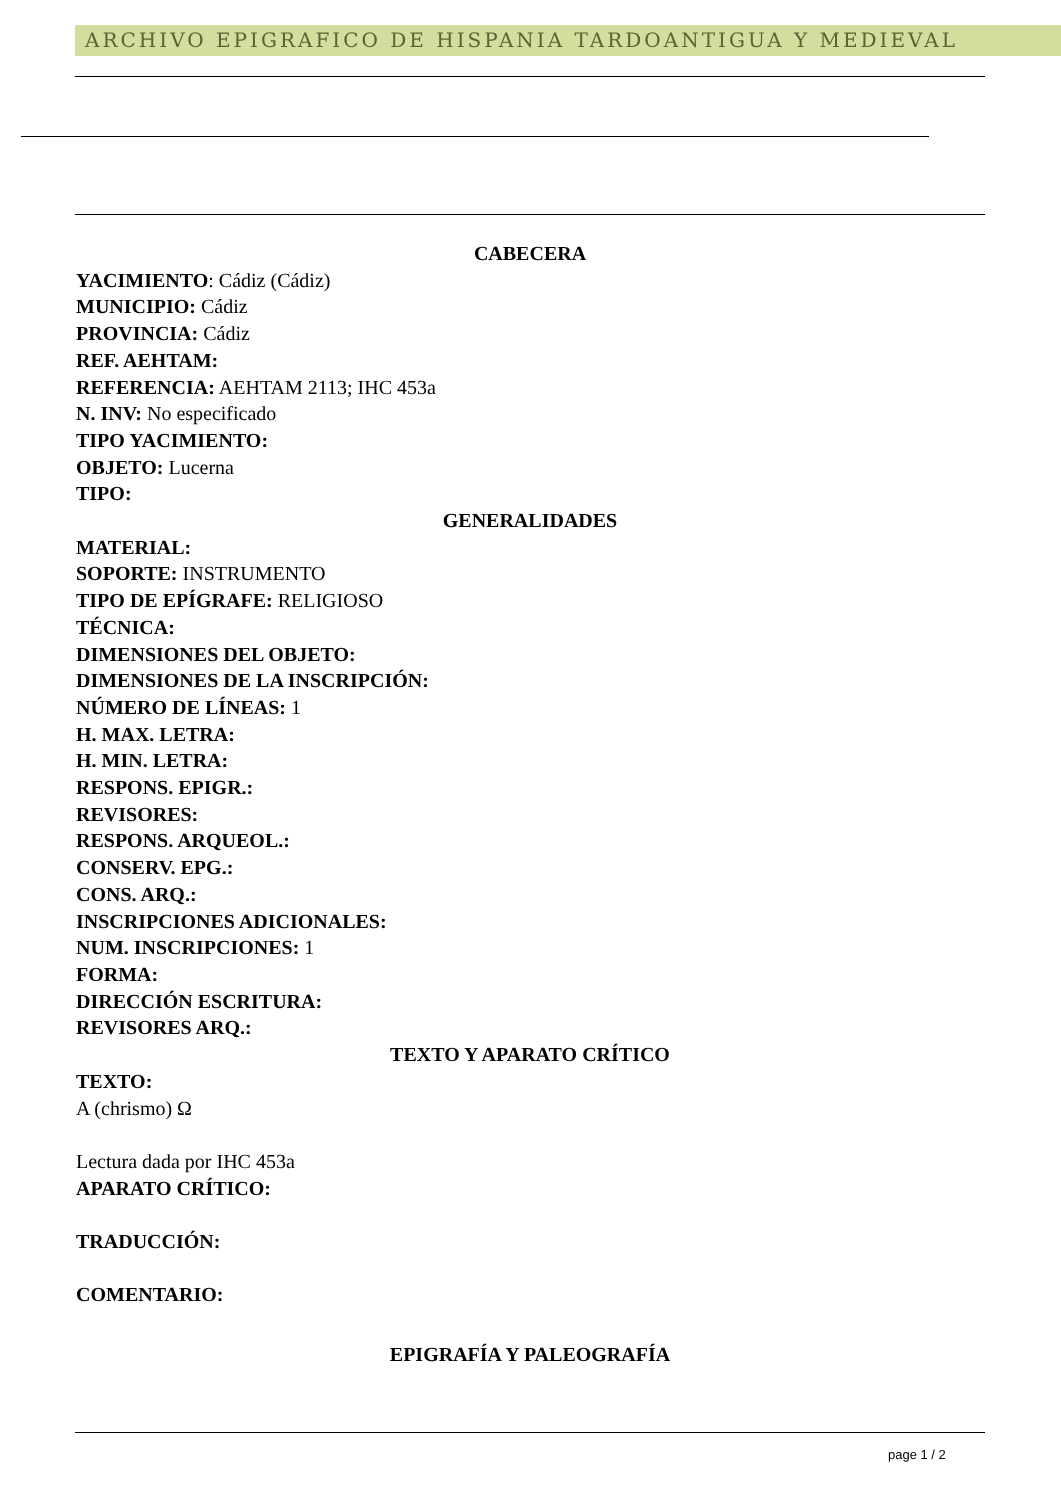ARCHIVO EPIGRAFICO DE HISPANIA TARDOANTIGUA Y MEDIEVAL
CABECERA
YACIMIENTO: Cádiz (Cádiz)
MUNICIPIO: Cádiz
PROVINCIA: Cádiz
REF. AEHTAM:
REFERENCIA: AEHTAM 2113; IHC 453a
N. INV: No especificado
TIPO YACIMIENTO:
OBJETO: Lucerna
TIPO:
GENERALIDADES
MATERIAL:
SOPORTE: INSTRUMENTO
TIPO DE EPÍGRAFE: RELIGIOSO
TÉCNICA:
DIMENSIONES DEL OBJETO:
DIMENSIONES DE LA INSCRIPCIÓN:
NÚMERO DE LÍNEAS: 1
H. MAX. LETRA:
H. MIN. LETRA:
RESPONS. EPIGR.:
REVISORES:
RESPONS. ARQUEOL.:
CONSERV. EPG.:
CONS. ARQ.:
INSCRIPCIONES ADICIONALES:
NUM. INSCRIPCIONES: 1
FORMA:
DIRECCIÓN ESCRITURA:
REVISORES ARQ.:
TEXTO Y APARATO CRÍTICO
TEXTO:
A (chrismo) Ω
Lectura dada por IHC 453a
APARATO CRÍTICO:
TRADUCCIÓN:
COMENTARIO:
EPIGRAFÍA Y PALEOGRAFÍA
page 1 / 2